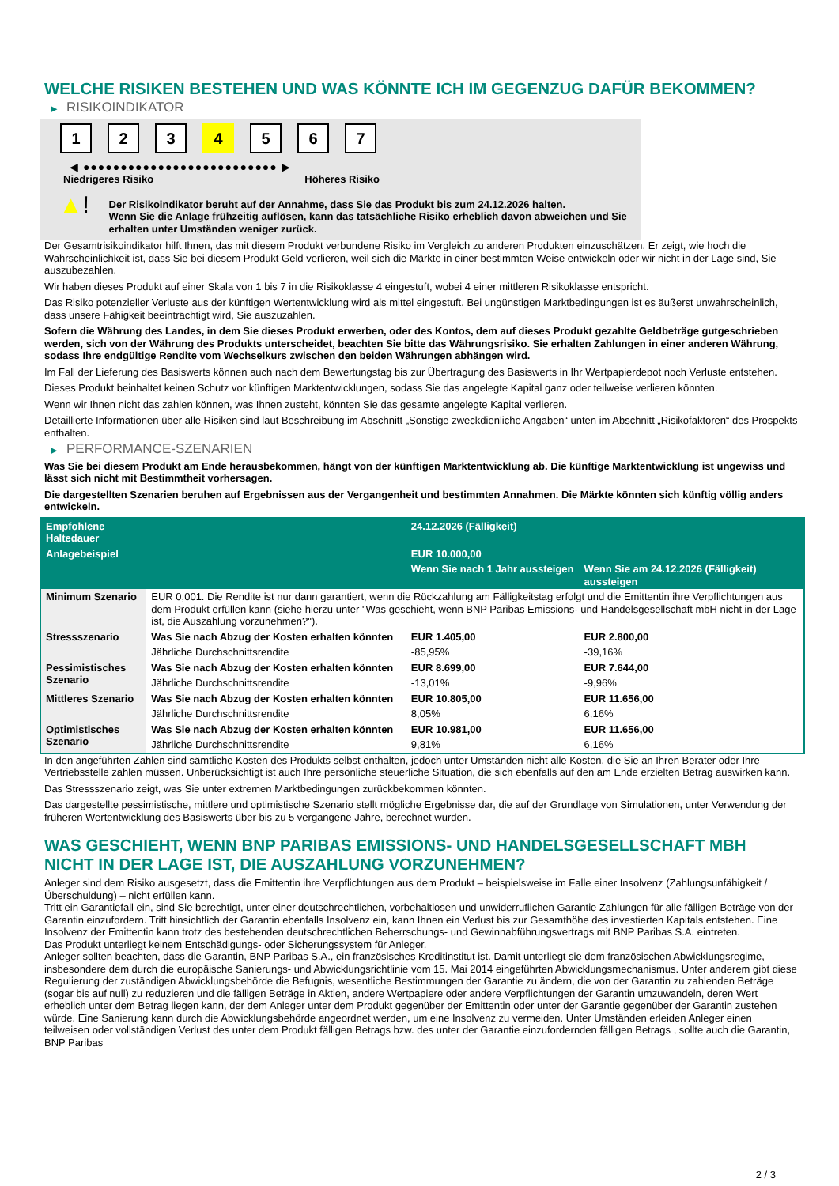WELCHE RISIKEN BESTEHEN UND WAS KÖNNTE ICH IM GEGENZUG DAFÜR BEKOMMEN?
▶ RISIKOINDIKATOR
1 2 3 4 5 6 7
◀ ●●●●●●●●●●●●●●●●●●●●●●●●●● ▶
Niedrigeres Risiko Höheres Risiko
▲!
Der Risikoindikator beruht auf der Annahme, dass Sie das Produkt bis zum 24.12.2026 halten.
Wenn Sie die Anlage frühzeitig auflösen, kann das tatsächliche Risiko erheblich davon abweichen und Sie erhalten unter Umständen weniger zurück.
Der Gesamtrisikoindikator hilft Ihnen, das mit diesem Produkt verbundene Risiko im Vergleich zu anderen Produkten einzuschätzen. Er zeigt, wie hoch die Wahrscheinlichkeit ist, dass Sie bei diesem Produkt Geld verlieren, weil sich die Märkte in einer bestimmten Weise entwickeln oder wir nicht in der Lage sind, Sie auszubezahlen.
Wir haben dieses Produkt auf einer Skala von 1 bis 7 in die Risikoklasse 4 eingestuft, wobei 4 einer mittleren Risikoklasse entspricht.
Das Risiko potenzieller Verluste aus der künftigen Wertentwicklung wird als mittel eingestuft. Bei ungünstigen Marktbedingungen ist es äußerst unwahrscheinlich, dass unsere Fähigkeit beeinträchtigt wird, Sie auszuzahlen.
Sofern die Währung des Landes, in dem Sie dieses Produkt erwerben, oder des Kontos, dem auf dieses Produkt gezahlte Geldbeträge gutgeschrieben werden, sich von der Währung des Produkts unterscheidet, beachten Sie bitte das Währungsrisiko. Sie erhalten Zahlungen in einer anderen Währung, sodass Ihre endgültige Rendite vom Wechselkurs zwischen den beiden Währungen abhängen wird.
Im Fall der Lieferung des Basiswerts können auch nach dem Bewertungstag bis zur Übertragung des Basiswerts in Ihr Wertpapierdepot noch Verluste entstehen.
Dieses Produkt beinhaltet keinen Schutz vor künftigen Marktentwicklungen, sodass Sie das angelegte Kapital ganz oder teilweise verlieren könnten.
Wenn wir Ihnen nicht das zahlen können, was Ihnen zusteht, könnten Sie das gesamte angelegte Kapital verlieren.
Detaillierte Informationen über alle Risiken sind laut Beschreibung im Abschnitt „Sonstige zweckdienliche Angaben“ unten im Abschnitt „Risikofaktoren“ des Prospekts enthalten.
▶ PERFORMANCE-SZENARIEN
Was Sie bei diesem Produkt am Ende herausbekommen, hängt von der künftigen Marktentwicklung ab. Die künftige Marktentwicklung ist ungewiss und lässt sich nicht mit Bestimmtheit vorhersagen.
Die dargestellten Szenarien beruhen auf Ergebnissen aus der Vergangenheit und bestimmten Annahmen. Die Märkte könnten sich künftig völlig anders entwickeln.
| Empfohlene Haltedauer | | 24.12.2026 (Fälligkeit) | |
| --- | --- | --- | --- |
| Anlagebeispiel | | EUR 10.000,00 | |
| | | Wenn Sie nach 1 Jahr aussteigen | Wenn Sie am 24.12.2026 (Fälligkeit) aussteigen |
| Minimum Szenario | EUR 0,001. Die Rendite ist nur dann garantiert, wenn die Rückzahlung am Fälligkeitstag erfolgt und die Emittentin ihre Verpflichtungen aus dem Produkt erfüllen kann (siehe hierzu unter "Was geschieht, wenn BNP Paribas Emissions- und Handelsgesellschaft mbH nicht in der Lage ist, die Auszahlung vorzunehmen?"). | | |
| Stressszenario | Was Sie nach Abzug der Kosten erhalten könnten | EUR 1.405,00 | EUR 2.800,00 |
| | Jährliche Durchschnittsrendite | -85,95% | -39,16% |
| Pessimistisches Szenario | Was Sie nach Abzug der Kosten erhalten könnten | EUR 8.699,00 | EUR 7.644,00 |
| | Jährliche Durchschnittsrendite | -13,01% | -9,96% |
| Mittleres Szenario | Was Sie nach Abzug der Kosten erhalten könnten | EUR 10.805,00 | EUR 11.656,00 |
| | Jährliche Durchschnittsrendite | 8,05% | 6,16% |
| Optimistisches Szenario | Was Sie nach Abzug der Kosten erhalten könnten | EUR 10.981,00 | EUR 11.656,00 |
| | Jährliche Durchschnittsrendite | 9,81% | 6,16% |
In den angeführten Zahlen sind sämtliche Kosten des Produkts selbst enthalten, jedoch unter Umständen nicht alle Kosten, die Sie an Ihren Berater oder Ihre Vertriebsstelle zahlen müssen. Unberücksichtigt ist auch Ihre persönliche steuerliche Situation, die sich ebenfalls auf den am Ende erzielten Betrag auswirken kann.
Das Stressszenario zeigt, was Sie unter extremen Marktbedingungen zurückbekommen könnten.
Das dargestellte pessimistische, mittlere und optimistische Szenario stellt mögliche Ergebnisse dar, die auf der Grundlage von Simulationen, unter Verwendung der früheren Wertentwicklung des Basiswerts über bis zu 5 vergangene Jahre, berechnet wurden.
WAS GESCHIEHT, WENN BNP PARIBAS EMISSIONS- UND HANDELSGESELLSCHAFT MBH NICHT IN DER LAGE IST, DIE AUSZAHLUNG VORZUNEHMEN?
Anleger sind dem Risiko ausgesetzt, dass die Emittentin ihre Verpflichtungen aus dem Produkt – beispielsweise im Falle einer Insolvenz (Zahlungsunfähigkeit / Überschuldung) – nicht erfüllen kann.
Tritt ein Garantiefall ein, sind Sie berechtigt, unter einer deutschrechtlichen, vorbehaltlosen und unwiderruflichen Garantie Zahlungen für alle fälligen Beträge von der Garantin einzufordern. Tritt hinsichtlich der Garantin ebenfalls Insolvenz ein, kann Ihnen ein Verlust bis zur Gesamthöhe des investierten Kapitals entstehen. Eine Insolvenz der Emittentin kann trotz des bestehenden deutschrechtlichen Beherrschungs- und Gewinnabführungsvertrags mit BNP Paribas S.A. eintreten.
Das Produkt unterliegt keinem Entschädigungs- oder Sicherungssystem für Anleger.
Anleger sollten beachten, dass die Garantin, BNP Paribas S.A., ein französisches Kreditinstitut ist. Damit unterliegt sie dem französischen Abwicklungsregime, insbesondere dem durch die europäische Sanierungs- und Abwicklungsrichtlinie vom 15. Mai 2014 eingeführten Abwicklungsmechanismus. Unter anderem gibt diese Regulierung der zuständigen Abwicklungsbehörde die Befugnis, wesentliche Bestimmungen der Garantie zu ändern, die von der Garantin zu zahlenden Beträge (sogar bis auf null) zu reduzieren und die fälligen Beträge in Aktien, andere Wertpapiere oder andere Verpflichtungen der Garantin umzuwandeln, deren Wert erheblich unter dem Betrag liegen kann, der dem Anleger unter dem Produkt gegenüber der Emittentin oder unter der Garantie gegenüber der Garantin zustehen würde. Eine Sanierung kann durch die Abwicklungsbehörde angeordnet werden, um eine Insolvenz zu vermeiden. Unter Umständen erleiden Anleger einen teilweisen oder vollständigen Verlust des unter dem Produkt fälligen Betrags bzw. des unter der Garantie einzufordernden fälligen Betrags , sollte auch die Garantin, BNP Paribas
2 / 3